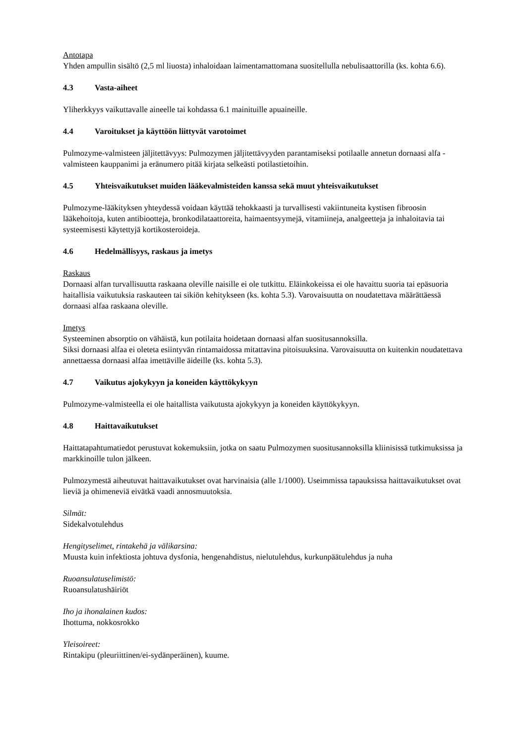Antotapa
Yhden ampullin sisältö (2,5 ml liuosta) inhaloidaan laimentamattomana suositellulla nebulisaattorilla (ks. kohta 6.6).
4.3 Vasta-aiheet
Yliherkkyys vaikuttavalle aineelle tai kohdassa 6.1 mainituille apuaineille.
4.4 Varoitukset ja käyttöön liittyvät varotoimet
Pulmozyme-valmisteen jäljitettävyys: Pulmozymen jäljitettävyyden parantamiseksi potilaalle annetun dornaasi alfa -valmisteen kauppanimi ja eränumero pitää kirjata selkeästi potilastietoihin.
4.5 Yhteisvaikutukset muiden lääkevalmisteiden kanssa sekä muut yhteisvaikutukset
Pulmozyme-lääkityksen yhteydessä voidaan käyttää tehokkaasti ja turvallisesti vakiintuneita kystisen fibroosin lääkehoitoja, kuten antibiootteja, bronkodilataattoreita, haimaentsyymejä, vitamiineja, analgeetteja ja inhaloitavia tai systeemisesti käytettyjä kortikosteroideja.
4.6 Hedelmällisyys, raskaus ja imetys
Raskaus
Dornaasi alfan turvallisuutta raskaana oleville naisille ei ole tutkittu. Eläinkokeissa ei ole havaittu suoria tai epäsuoria haitallisia vaikutuksia raskauteen tai sikiön kehitykseen (ks. kohta 5.3). Varovaisuutta on noudatettava määrättäessä dornaasi alfaa raskaana oleville.
Imetys
Systeeminen absorptio on vähäistä, kun potilaita hoidetaan dornaasi alfan suositusannoksilla.
Siksi dornaasi alfaa ei oleteta esiintyvän rintamaidossa mitattavina pitoisuuksina. Varovaisuutta on kuitenkin noudatettava annettaessa dornaasi alfaa imettäville äideille (ks. kohta 5.3).
4.7 Vaikutus ajokykyyn ja koneiden käyttökykyyn
Pulmozyme-valmisteella ei ole haitallista vaikutusta ajokykyyn ja koneiden käyttökykyyn.
4.8 Haittavaikutukset
Haittatapahtumatiedot perustuvat kokemuksiin, jotka on saatu Pulmozymen suositusannoksilla kliinisissä tutkimuksissa ja markkinoille tulon jälkeen.
Pulmozymestä aiheutuvat haittavaikutukset ovat harvinaisia (alle 1/1000). Useimmissa tapauksissa haittavaikutukset ovat lieviä ja ohimeneviä eivätkä vaadi annosmuutoksia.
Silmät:
Sidekalvotulehdus
Hengityselimet, rintakehä ja välikarsina:
Muusta kuin infektiosta johtuva dysfonia, hengenahdistus, nielutulehdus, kurkunpäätulehdus ja nuha
Ruoansulatuselimistö:
Ruoansulatushäiriöt
Iho ja ihonalainen kudos:
Ihottuma, nokkosrokko
Yleisoireet:
Rintakipu (pleuriittinen/ei-sydänperäinen), kuume.